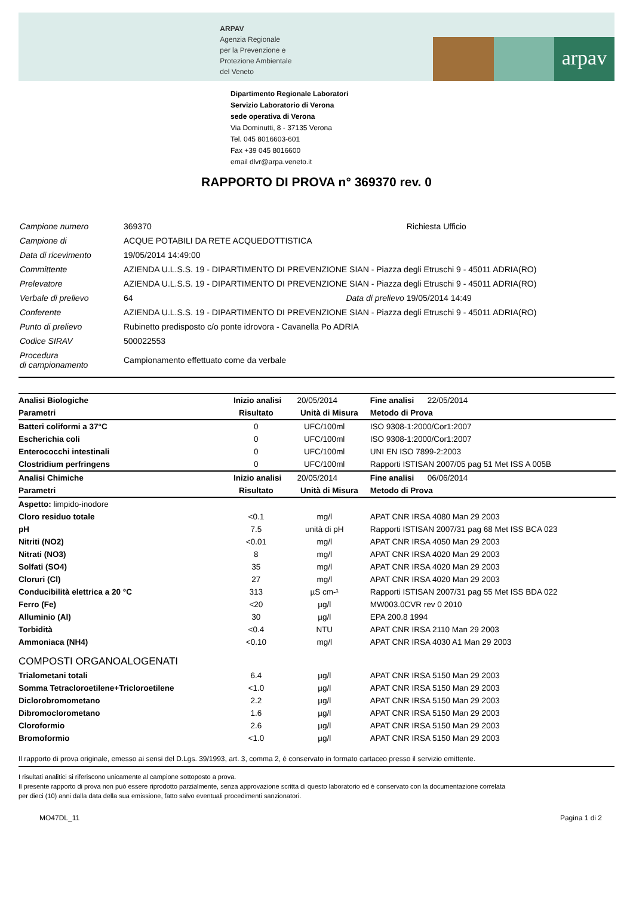ARPAV
Agenzia Regionale
per la Prevenzione e
Protezione Ambientale
del Veneto
arpav
Dipartimento Regionale Laboratori
Servizio Laboratorio di Verona
sede operativa di Verona
Via Dominutti, 8 - 37135 Verona
Tel. 045 8016603-601
Fax +39 045 8016600
email dlvr@arpa.veneto.it
RAPPORTO DI PROVA n° 369370 rev. 0
| Campione numero | 369370 | | Richiesta Ufficio |
| Campione di | ACQUE POTABILI DA RETE ACQUEDOTTISTICA | | |
| Data di ricevimento | 19/05/2014 14:49:00 | | |
| Committente | AZIENDA U.L.S.S. 19 - DIPARTIMENTO DI PREVENZIONE SIAN - Piazza degli Etruschi 9 - 45011 ADRIA(RO) | | |
| Prelevatore | AZIENDA U.L.S.S. 19 - DIPARTIMENTO DI PREVENZIONE SIAN - Piazza degli Etruschi 9 - 45011 ADRIA(RO) | | |
| Verbale di prelievo | 64 | Data di prelievo | 19/05/2014 14:49 |
| Conferente | AZIENDA U.L.S.S. 19 - DIPARTIMENTO DI PREVENZIONE SIAN - Piazza degli Etruschi 9 - 45011 ADRIA(RO) | | |
| Punto di prelievo | Rubinetto predisposto c/o ponte idrovora - Cavanella Po ADRIA | | |
| Codice SIRAV | 500022553 | | |
| Procedura di campionamento | Campionamento effettuato come da verbale | | |
| Analisi Biologiche | Inizio analisi 20/05/2014 | | Fine analisi 22/05/2014 |
| Parametri | Risultato | Unità di Misura | Metodo di Prova |
| Batteri coliformi a 37°C | 0 | UFC/100ml | ISO 9308-1:2000/Cor1:2007 |
| Escherichia coli | 0 | UFC/100ml | ISO 9308-1:2000/Cor1:2007 |
| Enterococchi intestinali | 0 | UFC/100ml | UNI EN ISO 7899-2:2003 |
| Clostridium perfringens | 0 | UFC/100ml | Rapporti ISTISAN 2007/05 pag 51 Met ISS A 005B |
| Analisi Chimiche | Inizio analisi 20/05/2014 | | Fine analisi 06/06/2014 |
| Parametri | Risultato | Unità di Misura | Metodo di Prova |
| Aspetto: limpido-inodore | | | |
| Cloro residuo totale | <0.1 | mg/l | APAT CNR IRSA 4080 Man 29 2003 |
| pH | 7.5 | unità di pH | Rapporti ISTISAN 2007/31 pag 68 Met ISS BCA 023 |
| Nitriti (NO2) | <0.01 | mg/l | APAT CNR IRSA 4050 Man 29 2003 |
| Nitrati (NO3) | 8 | mg/l | APAT CNR IRSA 4020 Man 29 2003 |
| Solfati (SO4) | 35 | mg/l | APAT CNR IRSA 4020 Man 29 2003 |
| Cloruri (Cl) | 27 | mg/l | APAT CNR IRSA 4020 Man 29 2003 |
| Conducibilità elettrica a 20 °C | 313 | µS cm-¹ | Rapporti ISTISAN 2007/31 pag 55 Met ISS BDA 022 |
| Ferro (Fe) | <20 | µg/l | MW003.0CVR rev 0 2010 |
| Alluminio (Al) | 30 | µg/l | EPA 200.8 1994 |
| Torbidità | <0.4 | NTU | APAT CNR IRSA 2110 Man 29 2003 |
| Ammoniaca (NH4) | <0.10 | mg/l | APAT CNR IRSA 4030 A1 Man 29 2003 |
| COMPOSTI ORGANOALOGENATI | | | |
| Trialometani totali | 6.4 | µg/l | APAT CNR IRSA 5150 Man 29 2003 |
| Somma Tetracloroetilene+Tricloroetilene | <1.0 | µg/l | APAT CNR IRSA 5150 Man 29 2003 |
| Diclorobromometano | 2.2 | µg/l | APAT CNR IRSA 5150 Man 29 2003 |
| Dibromoclorometano | 1.6 | µg/l | APAT CNR IRSA 5150 Man 29 2003 |
| Cloroformio | 2.6 | µg/l | APAT CNR IRSA 5150 Man 29 2003 |
| Bromoformio | <1.0 | µg/l | APAT CNR IRSA 5150 Man 29 2003 |
Il rapporto di prova originale, emesso ai sensi del D.Lgs. 39/1993, art. 3, comma 2, è conservato in formato cartaceo presso il servizio emittente.
I risultati analitici si riferiscono unicamente al campione sottoposto a prova.
Il presente rapporto di prova non può essere riprodotto parzialmente, senza approvazione scritta di questo laboratorio ed è conservato con la documentazione correlata
per dieci (10) anni dalla data della sua emissione, fatto salvo eventuali procedimenti sanzionatori.
MO47DL_11 Pagina 1 di 2